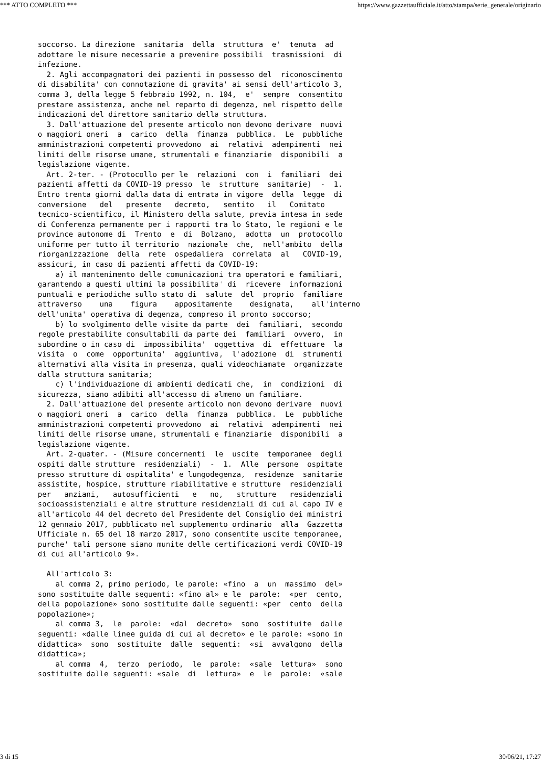*** ATTO COMPLETO *** https://www.gazzettaufficiale.it/atto/stampa/serie_generale/originario
soccorso. La direzione  sanitaria  della  struttura  e'  tenuta  ad
adottare le misure necessarie a prevenire possibili  trasmissioni  di
infezione.
  2. Agli accompagnatori dei pazienti in possesso del  riconoscimento
di disabilita' con connotazione di gravita' ai sensi dell'articolo 3,
comma 3, della legge 5 febbraio 1992, n. 104,  e'  sempre  consentito
prestare assistenza, anche nel reparto di degenza, nel rispetto delle
indicazioni del direttore sanitario della struttura.
  3. Dall'attuazione del presente articolo non devono derivare  nuovi
o maggiori oneri  a  carico  della  finanza  pubblica.  Le  pubbliche
amministrazioni competenti provvedono  ai  relativi  adempimenti  nei
limiti delle risorse umane, strumentali e finanziarie  disponibili  a
legislazione vigente.
  Art. 2-ter. - (Protocollo per le  relazioni  con  i  familiari  dei
pazienti affetti da COVID-19 presso  le  strutture  sanitarie)  -  1.
Entro trenta giorni dalla data di entrata in vigore  della  legge  di
conversione   del   presente   decreto,   sentito   il   Comitato
tecnico-scientifico, il Ministero della salute, previa intesa in sede
di Conferenza permanente per i rapporti tra lo Stato, le regioni e le
province autonome di  Trento  e  di  Bolzano,  adotta  un  protocollo
uniforme per tutto il territorio  nazionale  che,  nell'ambito  della
riorganizzazione  della  rete  ospedaliera  correlata  al   COVID-19,
assicuri, in caso di pazienti affetti da COVID-19:
    a) il mantenimento delle comunicazioni tra operatori e familiari,
garantendo a questi ultimi la possibilita' di  ricevere  informazioni
puntuali e periodiche sullo stato di  salute  del  proprio  familiare
attraverso    una    figura    appositamente    designata,    all'interno
dell'unita' operativa di degenza, compreso il pronto soccorso;
    b) lo svolgimento delle visite da parte  dei  familiari,  secondo
regole prestabilite consultabili da parte dei  familiari  ovvero,  in
subordine o in caso di  impossibilita'  oggettiva  di  effettuare  la
visita  o  come  opportunita'  aggiuntiva,  l'adozione  di  strumenti
alternativi alla visita in presenza, quali videochiamate  organizzate
dalla struttura sanitaria;
    c) l'individuazione di ambienti dedicati che,  in  condizioni  di
sicurezza, siano adibiti all'accesso di almeno un familiare.
  2. Dall'attuazione del presente articolo non devono derivare  nuovi
o maggiori oneri  a  carico  della  finanza  pubblica.  Le  pubbliche
amministrazioni competenti provvedono  ai  relativi  adempimenti  nei
limiti delle risorse umane, strumentali e finanziarie  disponibili  a
legislazione vigente.
  Art. 2-quater. - (Misure concernenti  le  uscite  temporanee  degli
ospiti dalle strutture  residenziali)  -  1.  Alle  persone  ospitate
presso strutture di ospitalita' e lungodegenza,  residenze  sanitarie
assistite, hospice, strutture riabilitative e strutture  residenziali
per   anziani,   autosufficienti   e   no,   strutture   residenziali
socioassistenziali e altre strutture residenziali di cui al capo IV e
all'articolo 44 del decreto del Presidente del Consiglio dei ministri
12 gennaio 2017, pubblicato nel supplemento ordinario  alla  Gazzetta
Ufficiale n. 65 del 18 marzo 2017, sono consentite uscite temporanee,
purche' tali persone siano munite delle certificazioni verdi COVID-19
di cui all'articolo 9».

  All'articolo 3:
    al comma 2, primo periodo, le parole: «fino  a  un  massimo  del»
sono sostituite dalle seguenti: «fino al» e le  parole:  «per  cento,
della popolazione» sono sostituite dalle seguenti: «per  cento  della
popolazione»;
    al comma 3,  le  parole:  «dal  decreto»  sono  sostituite  dalle
seguenti: «dalle linee guida di cui al decreto» e le parole: «sono in
didattica»  sono  sostituite  dalle  seguenti:  «si  avvalgono  della
didattica»;
    al comma  4,  terzo  periodo,  le  parole:  «sale  lettura»  sono
sostituite dalle seguenti: «sale  di  lettura»  e  le  parole:  «sale
3 di 15 30/06/21, 17:27